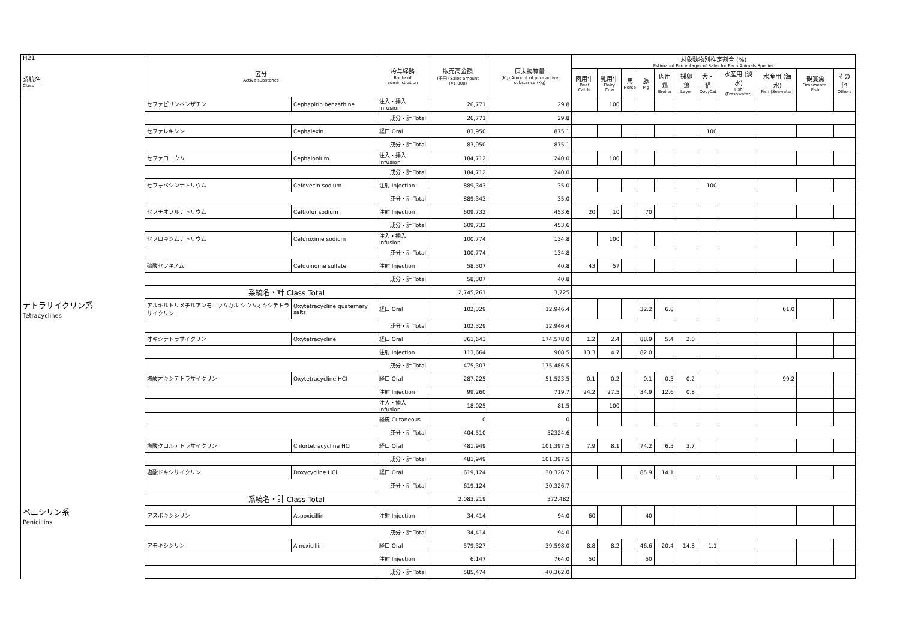| H21 系統名 Class | 区分 Active substance | | 投与経路 Route of administration | 販売高金額 (千円) Sales amount (¥1,000) | 原末換算量 (Kg) Amount of pure active substance (Kg) | 対象動物別推定割合 (%) Estimated Percentages of Sales for Each Animals Species | | | | | | | | | | |
| --- | --- | --- | --- | --- | --- | --- | --- | --- | --- | --- | --- | --- | --- | --- | --- | --- |
| | | | | | | 肉用牛 Beef Cattle | 乳用牛 Dairy Cow | 馬 Horse | 豚 Pig | 肉用鶏 Broiler | 採卵鶏 Layer | 犬・猫 Dog/Cat | 水産用 (淡水) Fish (Freshwater) | 水産用 (海水) Fish (Seawater) | 観賞魚 Ornamental Fish | その他 Others |
| | セファピリンベンザチン | Cephapirin benzathine | 注入・挿入 Infusion | 26,771 | 29.8 | | 100 | | | | | | | | | |
| | | | 成分・計 Total | 26,771 | 29.8 | | | | | | | | | | | |
| | セファレキシン | Cephalexin | 経口 Oral | 83,950 | 875.1 | | | | | | | 100 | | | | |
| | | | 成分・計 Total | 83,950 | 875.1 | | | | | | | | | | | |
| | セファロニウム | Cephalonium | 注入・挿入 Infusion | 184,712 | 240.0 | | 100 | | | | | | | | | |
| | | | 成分・計 Total | 184,712 | 240.0 | | | | | | | | | | | |
| | セフォベシンナトリウム | Cefovecin sodium | 注射 Injection | 889,343 | 35.0 | | | | | | | 100 | | | | |
| | | | 成分・計 Total | 889,343 | 35.0 | | | | | | | | | | | |
| | セフチオフルナトリウム | Ceftiofur sodium | 注射 Injection | 609,732 | 453.6 | 20 | 10 | | 70 | | | | | | | |
| | | | 成分・計 Total | 609,732 | 453.6 | | | | | | | | | | | |
| | セフロキシムナトリウム | Cefuroxime sodium | 注入・挿入 Infusion | 100,774 | 134.8 | | 100 | | | | | | | | | |
| | | | 成分・計 Total | 100,774 | 134.8 | | | | | | | | | | | |
| | 硫酸セフキノム | Cefquinome sulfate | 注射 Injection | 58,307 | 40.8 | 43 | 57 | | | | | | | | | |
| | | | 成分・計 Total | 58,307 | 40.8 | | | | | | | | | | | |
| | 系統名・計 Class Total | | | 2,745,261 | 3,725 | | | | | | | | | | | |
| テトラサイクリン系 Tetracyclines | アルキルトリメチルアンモニウムカル シウムオキシテトラサイクリン | Oxytetracycline quaternary salts | 経口 Oral | 102,329 | 12,946.4 | | | | 32.2 | 6.8 | | | | 61.0 | | |
| | | | 成分・計 Total | 102,329 | 12,946.4 | | | | | | | | | | | |
| | オキシテトラサイクリン | Oxytetracycline | 経口 Oral | 361,643 | 174,578.0 | 1.2 | 2.4 | | 88.9 | 5.4 | 2.0 | | | | | |
| | | | 注射 Injection | 113,664 | 908.5 | 13.3 | 4.7 | | 82.0 | | | | | | | |
| | | | 成分・計 Total | 475,307 | 175,486.5 | | | | | | | | | | | |
| | 塩酸オキシテトラサイクリン | Oxytetracycline HCl | 経口 Oral | 287,225 | 51,523.5 | 0.1 | 0.2 | | 0.1 | 0.3 | 0.2 | | | 99.2 | | |
| | | | 注射 Injection | 99,260 | 719.7 | 24.2 | 27.5 | | 34.9 | 12.6 | 0.8 | | | | | |
| | | | 注入・挿入 Infusion | 18,025 | 81.5 | | 100 | | | | | | | | | |
| | | | 経皮 Cutaneous | 0 | 0 | | | | | | | | | | | |
| | | | 成分・計 Total | 404,510 | 52324.6 | | | | | | | | | | | |
| | 塩酸クロルテトラサイクリン | Chlortetracycline HCl | 経口 Oral | 481,949 | 101,397.5 | 7.9 | 8.1 | | 74.2 | 6.3 | 3.7 | | | | | |
| | | | 成分・計 Total | 481,949 | 101,397.5 | | | | | | | | | | | |
| | 塩酸ドキシサイクリン | Doxycycline HCl | 経口 Oral | 619,124 | 30,326.7 | | | | 85.9 | 14.1 | | | | | | |
| | | | 成分・計 Total | 619,124 | 30,326.7 | | | | | | | | | | | |
| | 系統名・計 Class Total | | | 2,083,219 | 372,482 | | | | | | | | | | | |
| ペニシリン系 Penicillins | アスポキシシリン | Aspoxicillin | 注射 Injection | 34,414 | 94.0 | 60 | | | 40 | | | | | | | |
| | | | 成分・計 Total | 34,414 | 94.0 | | | | | | | | | | | |
| | アモキシシリン | Amoxicillin | 経口 Oral | 579,327 | 39,598.0 | 8.8 | 8.2 | | 46.6 | 20.4 | 14.8 | 1.1 | | | | |
| | | | 注射 Injection | 6,147 | 764.0 | 50 | | | 50 | | | | | | | |
| | | | 成分・計 Total | 585,474 | 40,362.0 | | | | | | | | | | | |